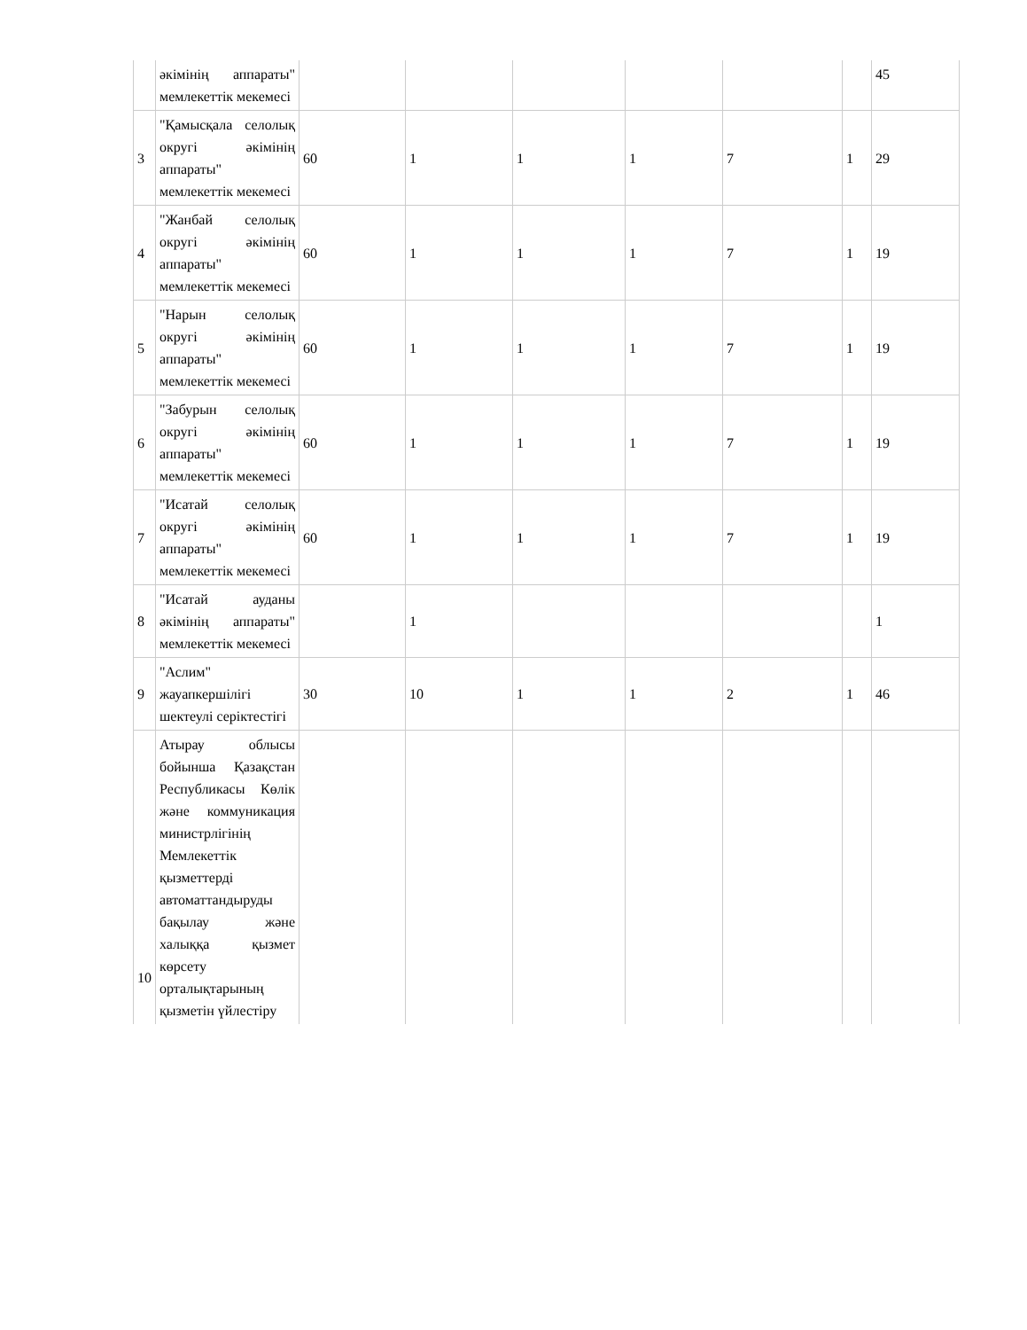| | әкімінің аппараты" мемлекеттік мекемесі | | | | | | | 45 |
| 3 | "Қамысқала селолық округі әкімінің аппараты" мемлекеттік мекемесі | 60 | 1 | 1 | 1 | 7 | 1 | 29 |
| 4 | "Жанбай селолық округі әкімінің аппараты" мемлекеттік мекемесі | 60 | 1 | 1 | 1 | 7 | 1 | 19 |
| 5 | "Нарын селолық округі әкімінің аппараты" мемлекеттік мекемесі | 60 | 1 | 1 | 1 | 7 | 1 | 19 |
| 6 | "Забурын селолық округі әкімінің аппараты" мемлекеттік мекемесі | 60 | 1 | 1 | 1 | 7 | 1 | 19 |
| 7 | "Исатай селолық округі әкімінің аппараты" мемлекеттік мекемесі | 60 | 1 | 1 | 1 | 7 | 1 | 19 |
| 8 | "Исатай ауданы әкімінің аппараты" мемлекеттік мекемесі | | 1 | | | | | 1 |
| 9 | "Аслим" жауапкершілігі шектеулі серіктестігі | 30 | 10 | 1 | 1 | 2 | 1 | 46 |
| 10 | Атырау облысы бойынша Қазақстан Республикасы Көлік және коммуникация министрлігінің Мемлекеттік қызметтерді автоматтандыруды бақылау және халыққа қызмет көрсету орталықтарының қызметін үйлестіру | | | | | | | |